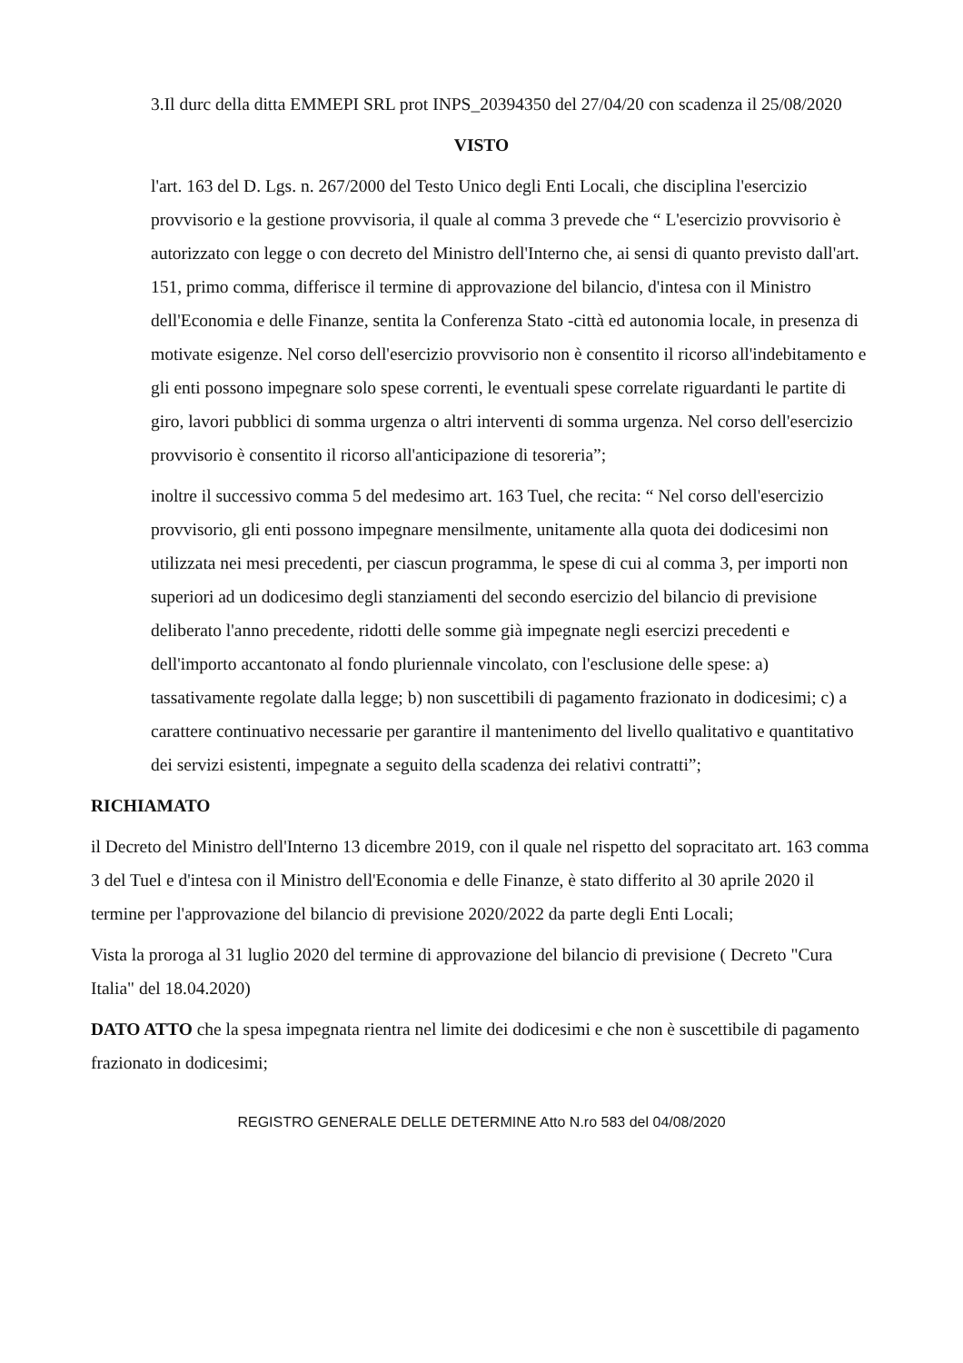3.Il durc della ditta EMMEPI SRL prot INPS_20394350 del 27/04/20 con scadenza il 25/08/2020
VISTO
l'art. 163 del D. Lgs. n. 267/2000 del Testo Unico degli Enti Locali, che disciplina l'esercizio provvisorio e la gestione provvisoria, il quale al comma 3 prevede che “ L'esercizio provvisorio è autorizzato con legge o con decreto del Ministro dell'Interno che, ai sensi di quanto previsto dall'art. 151, primo comma, differisce il termine di approvazione del bilancio, d'intesa con il Ministro dell'Economia e delle Finanze, sentita la Conferenza Stato -città ed autonomia locale, in presenza di motivate esigenze. Nel corso dell'esercizio provvisorio non è consentito il ricorso all'indebitamento e gli enti possono impegnare solo spese correnti, le eventuali spese correlate riguardanti le partite di giro, lavori pubblici di somma urgenza o altri interventi di somma urgenza. Nel corso dell'esercizio provvisorio è consentito il ricorso all'anticipazione di tesoreria”;
inoltre il successivo comma 5 del medesimo art. 163 Tuel, che recita: “ Nel corso dell'esercizio provvisorio, gli enti possono impegnare mensilmente, unitamente alla quota dei dodicesimi non utilizzata nei mesi precedenti, per ciascun programma, le spese di cui al comma 3, per importi non superiori ad un dodicesimo degli stanziamenti del secondo esercizio del bilancio di previsione deliberato l'anno precedente, ridotti delle somme già impegnate negli esercizi precedenti e dell'importo accantonato al fondo pluriennale vincolato, con l'esclusione delle spese: a) tassativamente regolate dalla legge; b) non suscettibili di pagamento frazionato in dodicesimi; c) a carattere continuativo necessarie per garantire il mantenimento del livello qualitativo e quantitativo dei servizi esistenti, impegnate a seguito della scadenza dei relativi contratti”;
RICHIAMATO
il Decreto del Ministro dell'Interno 13 dicembre 2019, con il quale nel rispetto del sopracitato art. 163 comma 3 del Tuel e d'intesa con il Ministro dell'Economia e delle Finanze, è stato differito al 30 aprile 2020 il termine per l'approvazione del bilancio di previsione 2020/2022 da parte degli Enti Locali;
Vista la proroga al 31 luglio 2020 del termine di approvazione del bilancio di previsione ( Decreto "Cura Italia" del 18.04.2020)
DATO ATTO che la spesa impegnata rientra nel limite dei dodicesimi e che non è suscettibile di pagamento frazionato in dodicesimi;
REGISTRO GENERALE DELLE DETERMINE Atto N.ro 583 del 04/08/2020